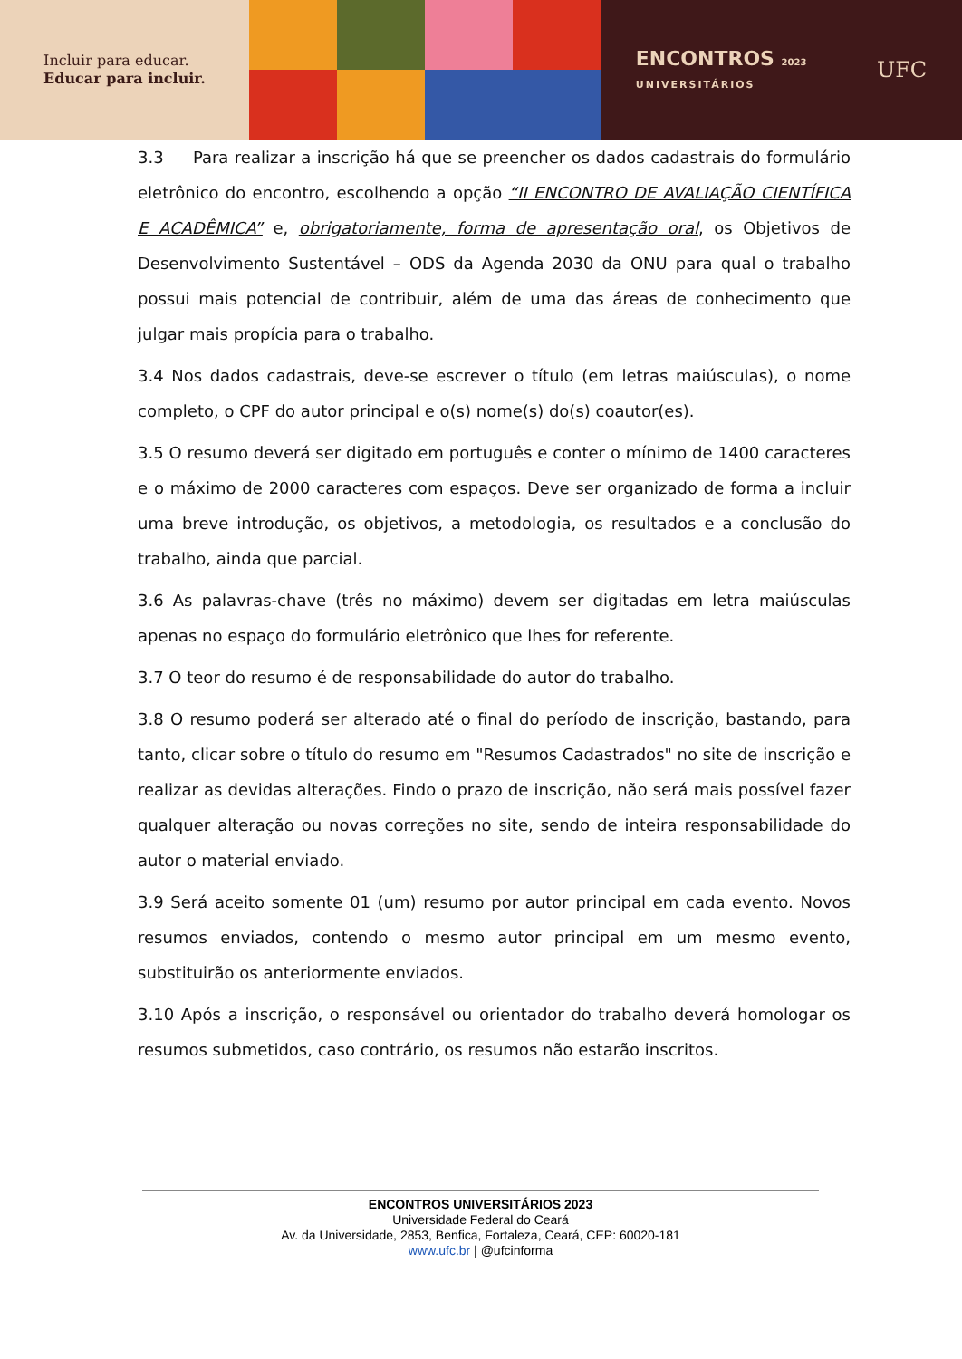Incluir para educar.
Educar para incluir.
ENCONTROS 2023
UNIVERSITÁRIOS
UFC
3.3 Para realizar a inscrição há que se preencher os dados cadastrais do formulário eletrônico do encontro, escolhendo a opção “II ENCONTRO DE AVALIAÇÃO CIENTÍFICA E ACADÊMICA” e, obrigatoriamente, forma de apresentação oral, os Objetivos de Desenvolvimento Sustentável – ODS da Agenda 2030 da ONU para qual o trabalho possui mais potencial de contribuir, além de uma das áreas de conhecimento que julgar mais propícia para o trabalho.
3.4 Nos dados cadastrais, deve-se escrever o título (em letras maiúsculas), o nome completo, o CPF do autor principal e o(s) nome(s) do(s) coautor(es).
3.5 O resumo deverá ser digitado em português e conter o mínimo de 1400 caracteres e o máximo de 2000 caracteres com espaços. Deve ser organizado de forma a incluir uma breve introdução, os objetivos, a metodologia, os resultados e a conclusão do trabalho, ainda que parcial.
3.6 As palavras-chave (três no máximo) devem ser digitadas em letra maiúsculas apenas no espaço do formulário eletrônico que lhes for referente.
3.7 O teor do resumo é de responsabilidade do autor do trabalho.
3.8 O resumo poderá ser alterado até o final do período de inscrição, bastando, para tanto, clicar sobre o título do resumo em "Resumos Cadastrados" no site de inscrição e realizar as devidas alterações. Findo o prazo de inscrição, não será mais possível fazer qualquer alteração ou novas correções no site, sendo de inteira responsabilidade do autor o material enviado.
3.9 Será aceito somente 01 (um) resumo por autor principal em cada evento. Novos resumos enviados, contendo o mesmo autor principal em um mesmo evento, substituirão os anteriormente enviados.
3.10 Após a inscrição, o responsável ou orientador do trabalho deverá homologar os resumos submetidos, caso contrário, os resumos não estarão inscritos.
ENCONTROS UNIVERSITÁRIOS 2023
Universidade Federal do Ceará
Av. da Universidade, 2853, Benfica, Fortaleza, Ceará, CEP: 60020-181
www.ufc.br | @ufcinforma